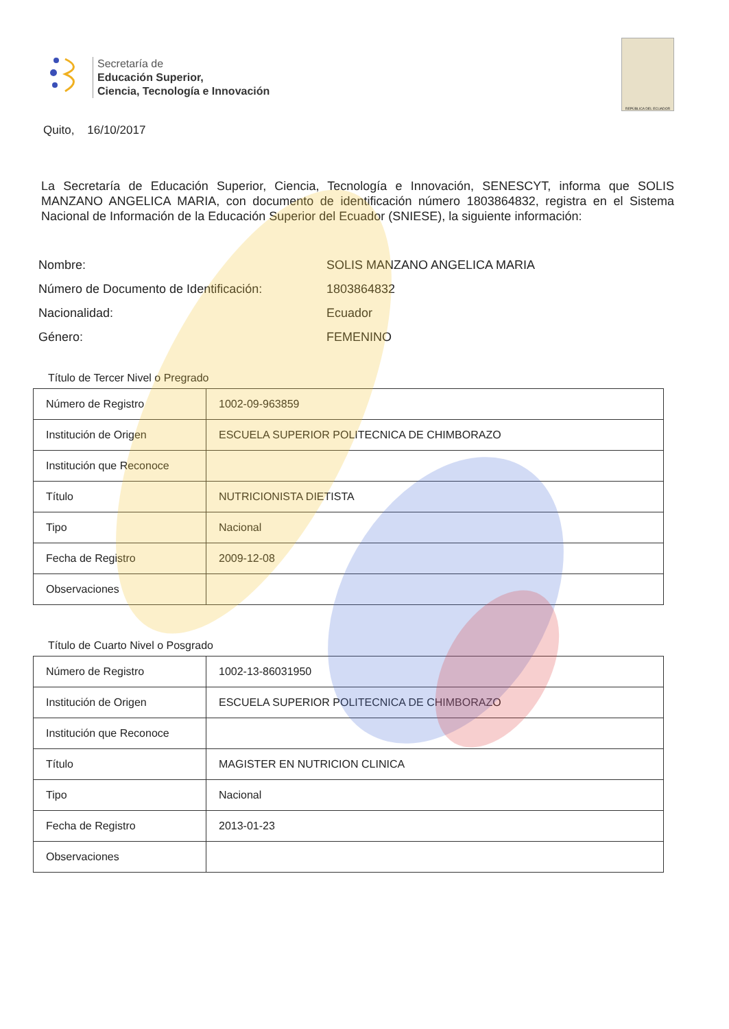Secretaría de
Educación Superior,
Ciencia, Tecnología e Innovación
REPÚBLICA DEL ECUADOR
Quito, 16/10/2017
La Secretaría de Educación Superior, Ciencia, Tecnología e Innovación, SENESCYT, informa que SOLIS MANZANO ANGELICA MARIA, con documento de identificación número 1803864832, registra en el Sistema Nacional de Información de la Educación Superior del Ecuador (SNIESE), la siguiente información:
Nombre:
SOLIS MANZANO ANGELICA MARIA
Número de Documento de Identificación:
1803864832
Nacionalidad:
Ecuador
Género:
FEMENINO
Título de Tercer Nivel o Pregrado
| Número de Registro | 1002-09-963859 |
| Institución de Origen | ESCUELA SUPERIOR POLITECNICA DE CHIMBORAZO |
| Institución que Reconoce | |
| Título | NUTRICIONISTA DIETISTA |
| Tipo | Nacional |
| Fecha de Registro | 2009-12-08 |
| Observaciones | |
Título de Cuarto Nivel o Posgrado
| Número de Registro | 1002-13-86031950 |
| Institución de Origen | ESCUELA SUPERIOR POLITECNICA DE CHIMBORAZO |
| Institución que Reconoce | |
| Título | MAGISTER EN NUTRICION CLINICA |
| Tipo | Nacional |
| Fecha de Registro | 2013-01-23 |
| Observaciones | |